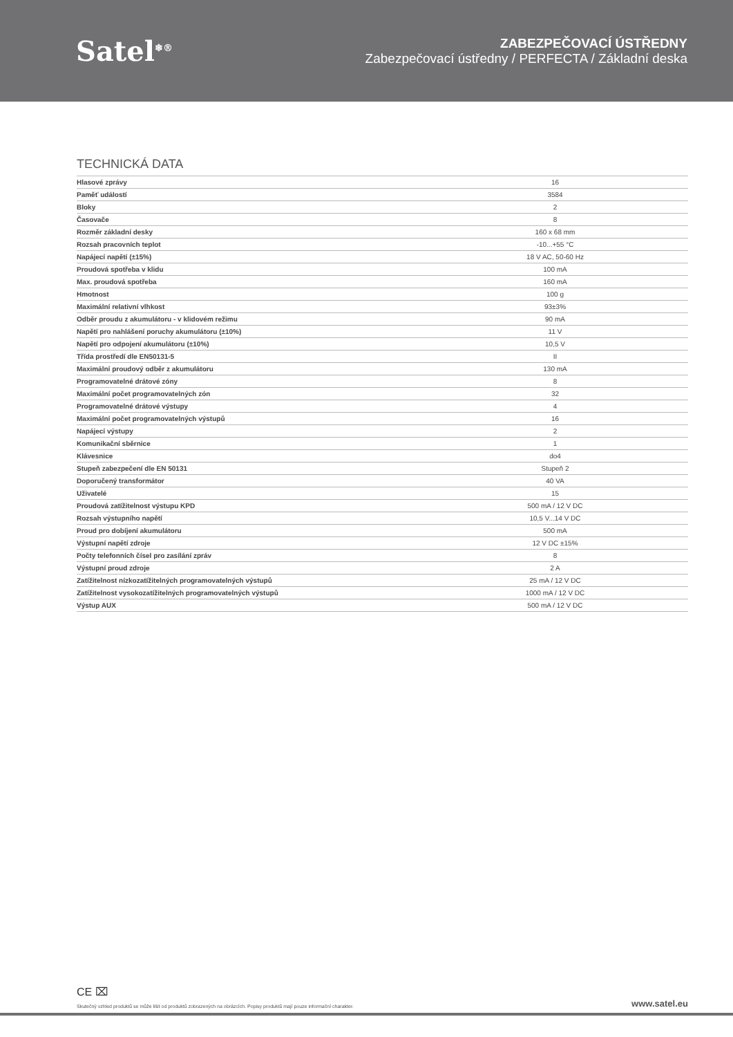Satel<sup>❄®</sup>
ZABEZPEČOVACÍ ÚSTŘEDNY
Zabezpečovací ústředny / PERFECTA / Základní deska
TECHNICKÁ DATA
| Hlasové zprávy | 16 |
| Paměť událostí | 3584 |
| Bloky | 2 |
| Časovače | 8 |
| Rozměr základní desky | 160 x 68 mm |
| Rozsah pracovních teplot | -10...+55 °C |
| Napájecí napětí (±15%) | 18 V AC, 50-60 Hz |
| Proudová spotřeba v klidu | 100 mA |
| Max. proudová spotřeba | 160 mA |
| Hmotnost | 100 g |
| Maximální relativní vlhkost | 93±3% |
| Odběr proudu z akumulátoru - v klidovém režimu | 90 mA |
| Napětí pro nahlášení poruchy akumulátoru (±10%) | 11 V |
| Napětí pro odpojení akumulátoru (±10%) | 10,5 V |
| Třída prostředí dle EN50131-5 | II |
| Maximální proudový odběr z akumulátoru | 130 mA |
| Programovatelné drátové zóny | 8 |
| Maximální počet programovatelných zón | 32 |
| Programovatelné drátové výstupy | 4 |
| Maximální počet programovatelných výstupů | 16 |
| Napájecí výstupy | 2 |
| Komunikační sběrnice | 1 |
| Klávesnice | do4 |
| Stupeň zabezpečení dle EN 50131 | Stupeň 2 |
| Doporučený transformátor | 40 VA |
| Uživatelé | 15 |
| Proudová zatížitelnost výstupu KPD | 500 mA / 12 V DC |
| Rozsah výstupního napětí | 10,5 V...14 V DC |
| Proud pro dobíjení akumulátoru | 500 mA |
| Výstupní napětí zdroje | 12 V DC ±15% |
| Počty telefonních čísel pro zasílání zpráv | 8 |
| Výstupní proud zdroje | 2 A |
| Zatížitelnost nízkozatížitelných programovatelných výstupů | 25 mA / 12 V DC |
| Zatížitelnost vysokozatížitelných programovatelných výstupů | 1000 mA / 12 V DC |
| Výstup AUX | 500 mA / 12 V DC |
CE ⌧
Skutečný vzhled produktů se může lišit od produktů zobrazených na obrázcích. Popisy produktů mají pouze informační charakter. www.satel.eu